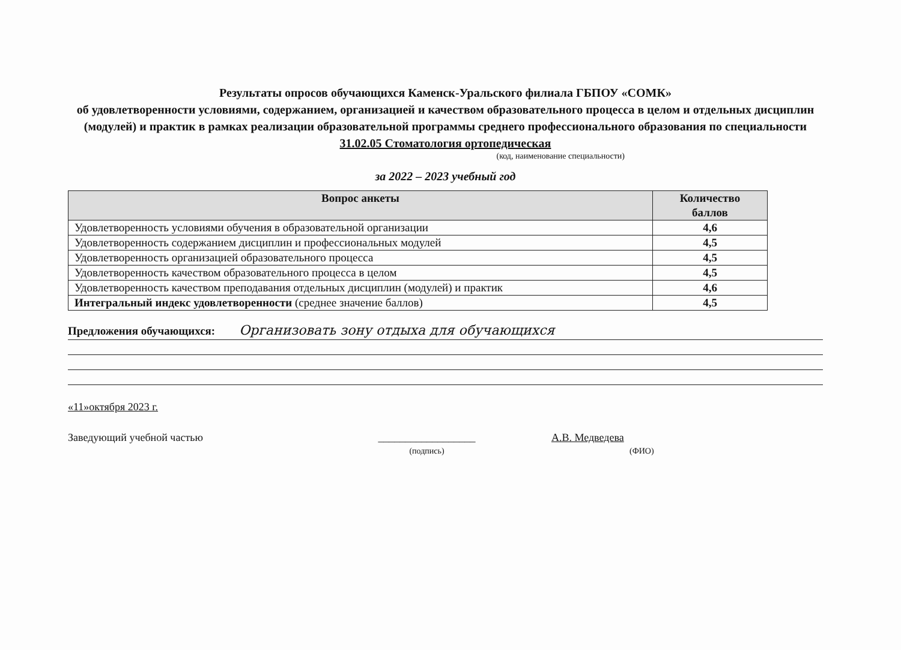Результаты опросов обучающихся Каменск-Уральского филиала ГБПОУ «СОМК»
об удовлетворенности условиями, содержанием, организацией и качеством образовательного процесса в целом и отдельных дисциплин (модулей) и практик в рамках реализации образовательной программы среднего профессионального образования по специальности 31.02.05 Стоматология ортопедическая
(код, наименование специальности)
за 2022 – 2023 учебный год
| Вопрос анкеты | Количество баллов |
| --- | --- |
| Удовлетворенность условиями обучения в образовательной организации | 4,6 |
| Удовлетворенность содержанием дисциплин и профессиональных модулей | 4,5 |
| Удовлетворенность организацией образовательного процесса | 4,5 |
| Удовлетворенность качеством образовательного процесса в целом | 4,5 |
| Удовлетворенность качеством преподавания отдельных дисциплин (модулей) и практик | 4,6 |
| Интегральный индекс удовлетворенности (среднее значение баллов) | 4,5 |
Предложения обучающихся: Организовать зону отдыха для обучающихся
«11»октября 2023 г.
Заведующий учебной частью __________________
(подпись) А.В. Медведева
(ФИО)